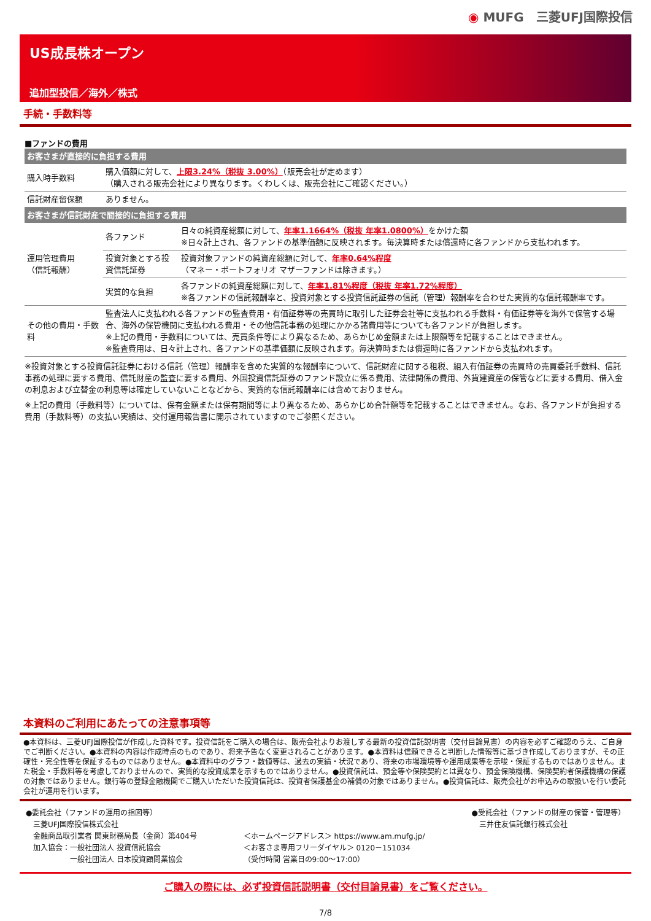◉ MUFG　三菱UFJ国際投信
US成長株オープン
追加型投信／海外／株式
手続・手数料等
■ファンドの費用
| お客さまが直接的に負担する費用 | | |
| 購入時手数料 | 購入価額に対して、 上限3.24%（税抜 3.00%） （販売会社が定めます） （購入される販売会社により異なります。くわしくは、販売会社にご確認ください。） | |
| 信託財産留保額 | ありません。 | |
| お客さまが信託財産で間接的に負担する費用 | | |
| 運用管理費用 （信託報酬） | 各ファンド | 日々の純資産総額に対して、 年率1.1664%（税抜 年率1.0800%） をかけた額 ※日々計上され、各ファンドの基準価額に反映されます。毎決算時または償還時に各ファンドから支払われます。 |
| | 投資対象とする投資信託証券 | 投資対象ファンドの純資産総額に対して、 年率0.64%程度 （マネー・ポートフォリオ マザーファンドは除きます。） |
| | 実質的な負担 | 各ファンドの純資産総額に対して、 年率1.81%程度（税抜 年率1.72%程度） ※各ファンドの信託報酬率と、投資対象とする投資信託証券の信託（管理）報酬率を合わせた実質的な信託報酬率です。 |
| その他の費用・手数料 | 監査法人に支払われる各ファンドの監査費用・有価証券等の売買時に取引した証券会社等に支払われる手数料・有価証券等を海外で保管する場合、海外の保管機関に支払われる費用・その他信託事務の処理にかかる諸費用等についても各ファンドが負担します。 ※上記の費用・手数料については、売買条件等により異なるため、あらかじめ金額または上限額等を記載することはできません。 ※監査費用は、日々計上され、各ファンドの基準価額に反映されます。毎決算時または償還時に各ファンドから支払われます。 | |
※投資対象とする投資信託証券における信託（管理）報酬率を含めた実質的な報酬率について、信託財産に関する租税、組入有価証券の売買時の売買委託手数料、信託事務の処理に要する費用、信託財産の監査に要する費用、外国投資信託証券のファンド設立に係る費用、法律関係の費用、外貨建資産の保管などに要する費用、借入金の利息および立替金の利息等は確定していないことなどから、実質的な信託報酬率には含めておりません。
※上記の費用（手数料等）については、保有金額または保有期間等により異なるため、あらかじめ合計額等を記載することはできません。なお、各ファンドが負担する費用（手数料等）の支払い実績は、交付運用報告書に開示されていますのでご参照ください。
本資料のご利用にあたっての注意事項等
●本資料は、三菱UFJ国際投信が作成した資料です。投資信託をご購入の場合は、販売会社よりお渡しする最新の投資信託説明書（交付目論見書）の内容を必ずご確認のうえ、ご自身でご判断ください。●本資料の内容は作成時点のものであり、将来予告なく変更されることがあります。●本資料は信頼できると判断した情報等に基づき作成しておりますが、その正確性・完全性等を保証するものではありません。●本資料中のグラフ・数値等は、過去の実績・状況であり、将来の市場環境等や運用成果等を示唆・保証するものではありません。また税金・手数料等を考慮しておりませんので、実質的な投資成果を示すものではありません。●投資信託は、預金等や保険契約とは異なり、預金保険機構、保険契約者保護機構の保護の対象ではありません。銀行等の登録金融機関でご購入いただいた投資信託は、投資者保護基金の補償の対象ではありません。●投資信託は、販売会社がお申込みの取扱いを行い委託会社が運用を行います。
●委託会社（ファンドの運用の指図等）
　三菱UFJ国際投信株式会社
　金融商品取引業者 関東財務局長（金商）第404号
　加入協会：一般社団法人 投資信託協会
　　　　　　一般社団法人 日本投資顧問業協会
＜ホームページアドレス＞ https://www.am.mufg.jp/
＜お客さま専用フリーダイヤル＞ 0120－151034
（受付時間 営業日の9:00～17:00）
●受託会社（ファンドの財産の保管・管理等）
　三井住友信託銀行株式会社
ご購入の際には、必ず投資信託説明書（交付目論見書）をご覧ください。
7/8